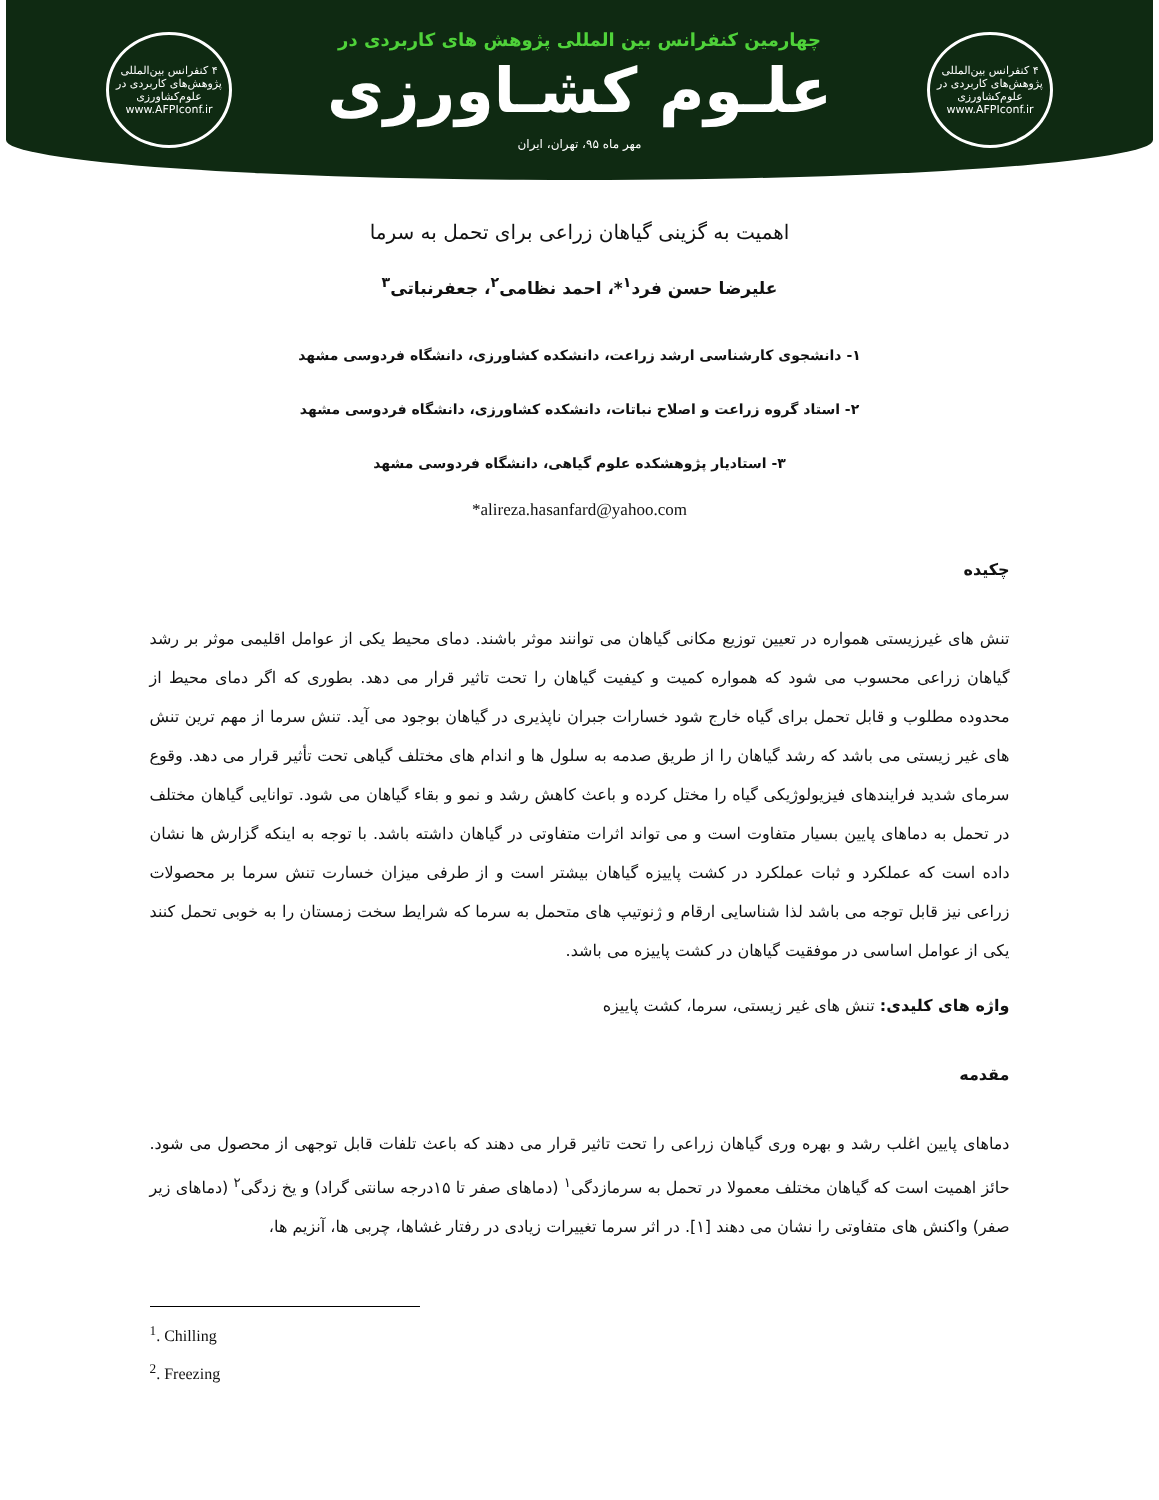۴ کنفرانس بین‌المللی پژوهش‌های کاربردی در علوم‌کشاورزی
www.AFPIconf.ir
چهارمین کنفرانس بین المللی پژوهش های کاربردی در
علـوم کشـاورزی
مهر ماه ۹۵، تهران، ایران
۴ کنفرانس بین‌المللی پژوهش‌های کاربردی در علوم‌کشاورزی
www.AFPIconf.ir
اهمیت به گزینی گیاهان زراعی برای تحمل به سرما
علیرضا حسن فرد<sup>۱</sup>*، احمد نظامی<sup>۲</sup>، جعفرنباتی<sup>۳</sup>
۱- دانشجوی کارشناسی ارشد زراعت، دانشکده کشاورزی، دانشگاه فردوسی مشهد
۲- استاد گروه زراعت و اصلاح نباتات، دانشکده کشاورزی، دانشگاه فردوسی مشهد
۳- استادیار پژوهشکده علوم گیاهی، دانشگاه فردوسی مشهد
*alireza.hasanfard@yahoo.com
چکیده
تنش های غیرزیستی همواره در تعیین توزیع مکانی گیاهان می توانند موثر باشند. دمای محیط یکی از عوامل اقلیمی موثر بر رشد گیاهان زراعی محسوب می شود که همواره کمیت و کیفیت گیاهان را تحت تاثیر قرار می دهد. بطوری که اگر دمای محیط از محدوده مطلوب و قابل تحمل برای گیاه خارج شود خسارات جبران ناپذیری در گیاهان بوجود می آید. تنش سرما از مهم ترین تنش های غیر زیستی می باشد که رشد گیاهان را از طریق صدمه به سلول ها و اندام های مختلف گیاهی تحت تأثیر قرار می دهد. وقوع سرمای شدید فرایندهای فیزیولوژیکی گیاه را مختل کرده و باعث کاهش رشد و نمو و بقاء گیاهان می شود. توانایی گیاهان مختلف در تحمل به دماهای پایین بسیار متفاوت است و می تواند اثرات متفاوتی در گیاهان داشته باشد. با توجه به اینکه گزارش ها نشان داده است که عملکرد و ثبات عملکرد در کشت پاییزه گیاهان بیشتر است و از طرفی میزان خسارت تنش سرما بر محصولات زراعی نیز قابل توجه می باشد لذا شناسایی ارقام و ژنوتیپ های متحمل به سرما که شرایط سخت زمستان را به خوبی تحمل کنند یکی از عوامل اساسی در موفقیت گیاهان در کشت پاییزه می باشد.
واژه های کلیدی: تنش های غیر زیستی، سرما، کشت پاییزه
مقدمه
دماهای پایین اغلب رشد و بهره وری گیاهان زراعی را تحت تاثیر قرار می دهند که باعث تلفات قابل توجهی از محصول می شود. حائز اهمیت است که گیاهان مختلف معمولا در تحمل به سرمازدگی<sup>۱</sup> (دماهای صفر تا ۱۵درجه سانتی گراد) و یخ زدگی<sup>۲</sup> (دماهای زیر صفر) واکنش های متفاوتی را نشان می دهند [۱]. در اثر سرما تغییرات زیادی در رفتار غشاها، چربی ها، آنزیم ها،
<sup>1</sup>. Chilling
<sup>2</sup>. Freezing